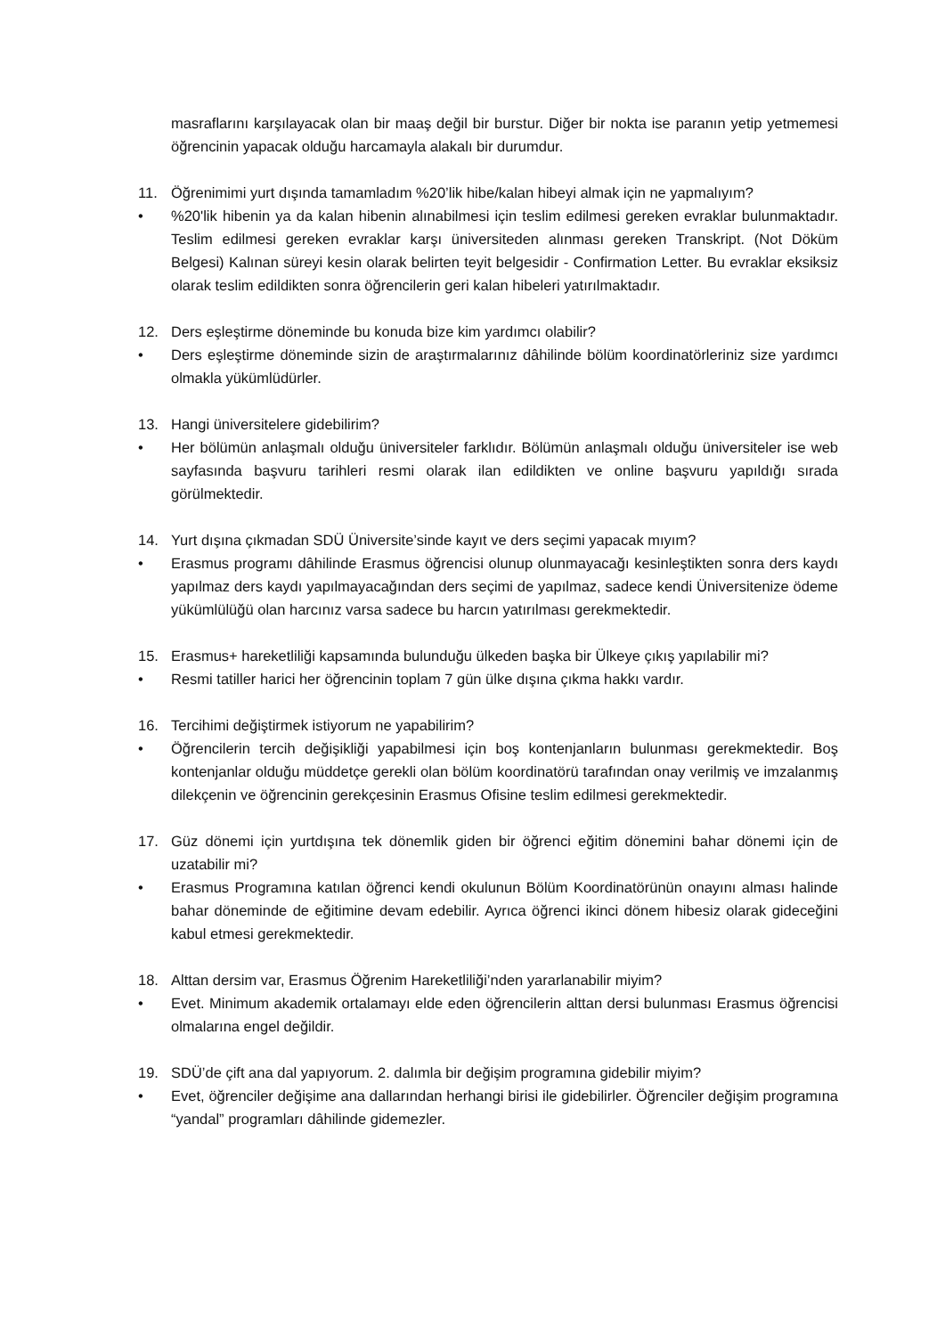masraflarını karşılayacak olan bir maaş değil bir burstur. Diğer bir nokta ise paranın yetip yetmemesi öğrencinin yapacak olduğu harcamayla alakalı bir durumdur.
11. Öğrenimimi yurt dışında tamamladım %20’lik hibe/kalan hibeyi almak için ne yapmalıyım?
• %20'lik hibenin ya da kalan hibenin alınabilmesi için teslim edilmesi gereken evraklar bulunmaktadır. Teslim edilmesi gereken evraklar karşı üniversiteden alınması gereken Transkript. (Not Döküm Belgesi) Kalınan süreyi kesin olarak belirten teyit belgesidir - Confirmation Letter. Bu evraklar eksiksiz olarak teslim edildikten sonra öğrencilerin geri kalan hibeleri yatırılmaktadır.
12. Ders eşleştirme döneminde bu konuda bize kim yardımcı olabilir?
• Ders eşleştirme döneminde sizin de araştırmalarınız dâhilinde bölüm koordinatörleriniz size yardımcı olmakla yükümlüdürler.
13. Hangi üniversitelere gidebilirim?
• Her bölümün anlaşmalı olduğu üniversiteler farklıdır. Bölümün anlaşmalı olduğu üniversiteler ise web sayfasında başvuru tarihleri resmi olarak ilan edildikten ve online başvuru yapıldığı sırada görülmektedir.
14. Yurt dışına çıkmadan SDÜ Üniversite’sinde kayıt ve ders seçimi yapacak mıyım?
• Erasmus programı dâhilinde Erasmus öğrencisi olunup olunmayacağı kesinleştikten sonra ders kaydı yapılmaz ders kaydı yapılmayacağından ders seçimi de yapılmaz, sadece kendi Üniversitenize ödeme yükümlülüğü olan harcınız varsa sadece bu harcın yatırılması gerekmektedir.
15. Erasmus+ hareketliliği kapsamında bulunduğu ülkeden başka bir Ülkeye çıkış yapılabilir mi?
• Resmi tatiller harici her öğrencinin toplam 7 gün ülke dışına çıkma hakkı vardır.
16. Tercihimi değiştirmek istiyorum ne yapabilirim?
• Öğrencilerin tercih değişikliği yapabilmesi için boş kontenjanların bulunması gerekmektedir. Boş kontenjanlar olduğu müddetçe gerekli olan bölüm koordinatörü tarafından onay verilmiş ve imzalanmış dilekçenin ve öğrencinin gerekçesinin Erasmus Ofisine teslim edilmesi gerekmektedir.
17. Güz dönemi için yurtdışına tek dönemlik giden bir öğrenci eğitim dönemini bahar dönemi için de uzatabilir mi?
• Erasmus Programına katılan öğrenci kendi okulunun Bölüm Koordinatörünün onayını alması halinde bahar döneminde de eğitimine devam edebilir. Ayrıca öğrenci ikinci dönem hibesiz olarak gideceğini kabul etmesi gerekmektedir.
18. Alttan dersim var, Erasmus Öğrenim Hareketliliği’nden yararlanabilir miyim?
• Evet. Minimum akademik ortalamayı elde eden öğrencilerin alttan dersi bulunması Erasmus öğrencisi olmalarına engel değildir.
19. SDÜ’de çift ana dal yapıyorum. 2. dalımla bir değişim programına gidebilir miyim?
• Evet, öğrenciler değişime ana dallarından herhangi birisi ile gidebilirler. Öğrenciler değişim programına “yandal” programları dâhilinde gidemezler.